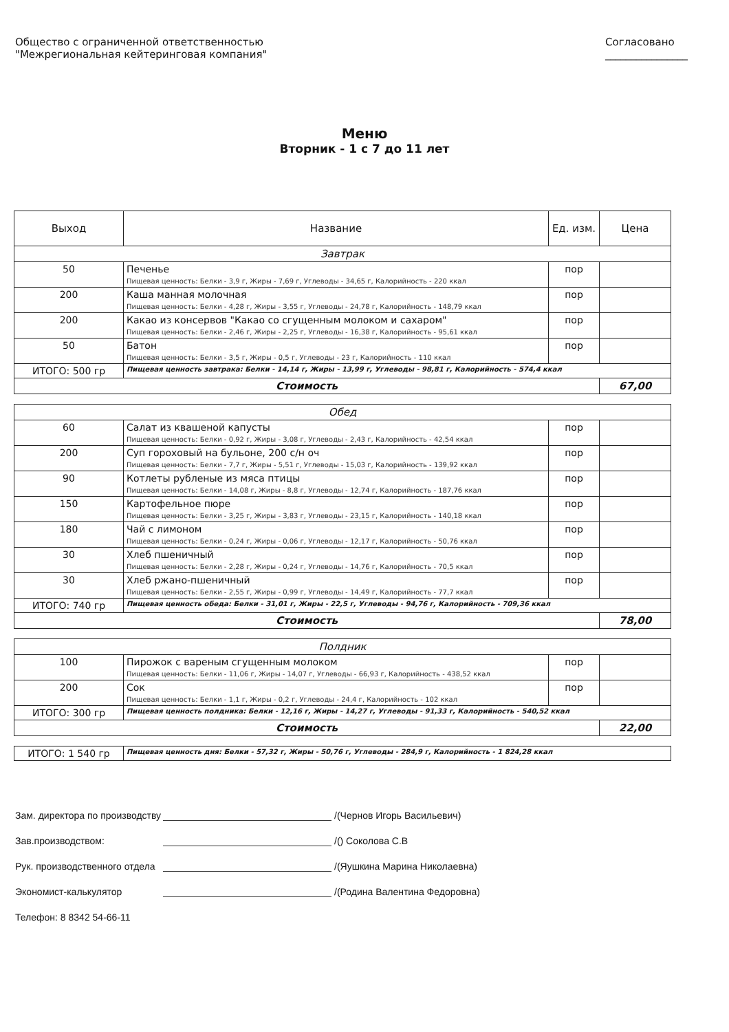Общество с ограниченной ответственностью
"Межрегиональная кейтеринговая компания"
Согласовано
________________
Меню
Вторник - 1 с 7 до 11 лет
| Выход | Название | Ед. изм. | Цена |
| --- | --- | --- | --- |
| Завтрак | | | |
| 50 | Печенье Пищевая ценность: Белки - 3,9 г, Жиры - 7,69 г, Углеводы - 34,65 г, Калорийность - 220 ккал | пор | |
| 200 | Каша манная молочная Пищевая ценность: Белки - 4,28 г, Жиры - 3,55 г, Углеводы - 24,78 г, Калорийность - 148,79 ккал | пор | |
| 200 | Какао из консервов "Какао со сгущенным молоком и сахаром" Пищевая ценность: Белки - 2,46 г, Жиры - 2,25 г, Углеводы - 16,38 г, Калорийность - 95,61 ккал | пор | |
| 50 | Батон Пищевая ценность: Белки - 3,5 г, Жиры - 0,5 г, Углеводы - 23 г, Калорийность - 110 ккал | пор | |
| ИТОГО: 500 гр | Пищевая ценность завтрака: Белки - 14,14 г, Жиры - 13,99 г, Углеводы - 98,81 г, Калорийность - 574,4 ккал | | |
| Стоимость | | | 67,00 |
| Обед | | | |
| 60 | Салат из квашеной капусты Пищевая ценность: Белки - 0,92 г, Жиры - 3,08 г, Углеводы - 2,43 г, Калорийность - 42,54 ккал | пор | |
| 200 | Суп гороховый на бульоне, 200 с/н оч Пищевая ценность: Белки - 7,7 г, Жиры - 5,51 г, Углеводы - 15,03 г, Калорийность - 139,92 ккал | пор | |
| 90 | Котлеты рубленые из мяса птицы Пищевая ценность: Белки - 14,08 г, Жиры - 8,8 г, Углеводы - 12,74 г, Калорийность - 187,76 ккал | пор | |
| 150 | Картофельное пюре Пищевая ценность: Белки - 3,25 г, Жиры - 3,83 г, Углеводы - 23,15 г, Калорийность - 140,18 ккал | пор | |
| 180 | Чай с лимоном Пищевая ценность: Белки - 0,24 г, Жиры - 0,06 г, Углеводы - 12,17 г, Калорийность - 50,76 ккал | пор | |
| 30 | Хлеб пшеничный Пищевая ценность: Белки - 2,28 г, Жиры - 0,24 г, Углеводы - 14,76 г, Калорийность - 70,5 ккал | пор | |
| 30 | Хлеб ржано-пшеничный Пищевая ценность: Белки - 2,55 г, Жиры - 0,99 г, Углеводы - 14,49 г, Калорийность - 77,7 ккал | пор | |
| ИТОГО: 740 гр | Пищевая ценность обеда: Белки - 31,01 г, Жиры - 22,5 г, Углеводы - 94,76 г, Калорийность - 709,36 ккал | | |
| Стоимость | | | 78,00 |
| Полдник | | | |
| 100 | Пирожок с вареным сгущенным молоком Пищевая ценность: Белки - 11,06 г, Жиры - 14,07 г, Углеводы - 66,93 г, Калорийность - 438,52 ккал | пор | |
| 200 | Сок Пищевая ценность: Белки - 1,1 г, Жиры - 0,2 г, Углеводы - 24,4 г, Калорийность - 102 ккал | пор | |
| ИТОГО: 300 гр | Пищевая ценность полдника: Белки - 12,16 г, Жиры - 14,27 г, Углеводы - 91,33 г, Калорийность - 540,52 ккал | | |
| Стоимость | | | 22,00 |
| ИТОГО: 1 540 гр | Пищевая ценность дня: Белки - 57,32 г, Жиры - 50,76 г, Углеводы - 284,9 г, Калорийность - 1 824,28 ккал |
Зам. директора по производству /(Чернов Игорь Васильевич)
Зав.производством: /() Соколова С.В
Рук. производственного отдела /(Яушкина Марина Николаевна)
Экономист-калькулятор /(Родина Валентина Федоровна)
Телефон: 8 8342 54-66-11